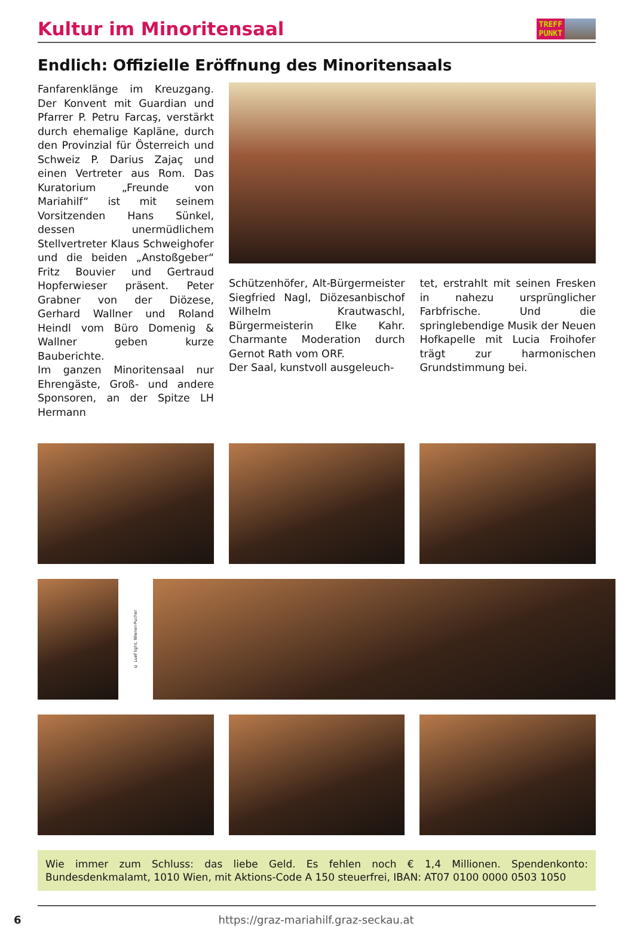Kultur im Minoritensaal
TREFF
PUNKT
Endlich: Offizielle Eröffnung des Minoritensaals
Fanfarenklänge im Kreuzgang. Der Konvent mit Guardian und Pfarrer P. Petru Farcaş, verstärkt durch ehemalige Kapläne, durch den Provinzial für Österreich und Schweiz P. Darius Zajaç und einen Vertreter aus Rom. Das Kuratorium „Freunde von Mariahilf“ ist mit seinem Vorsitzenden Hans Sünkel, dessen unermüdlichem Stellvertreter Klaus Schweighofer und die beiden „Anstoßgeber“ Fritz Bouvier und Gertraud Hopferwieser präsent. Peter Grabner von der Diözese, Gerhard Wallner und Roland Heindl vom Büro Domenig & Wallner geben kurze Bauberichte.
Im ganzen Minoritensaal nur Ehrengäste, Groß- und andere Sponsoren, an der Spitze LH Hermann
Schützenhöfer, Alt-Bürgermeister Siegfried Nagl, Diözesanbischof Wilhelm Krautwaschl, Bürgermeisterin Elke Kahr. Charmante Moderation durch Gernot Rath vom ORF.
Der Saal, kunstvoll ausgeleuch-
tet, erstrahlt mit seinen Fresken in nahezu ursprünglicher Farbfrische. Und die springlebendige Musik der Neuen Hofkapelle mit Lucia Froihofer trägt zur harmonischen Grundstimmung bei.
© Luef light, Wiener-Pucher
Wie immer zum Schluss: das liebe Geld. Es fehlen noch € 1,4 Millionen. Spendenkonto: Bundesdenkmalamt, 1010 Wien, mit Aktions-Code A 150 steuerfrei, IBAN: AT07 0100 0000 0503 1050
6 https://graz-mariahilf.graz-seckau.at